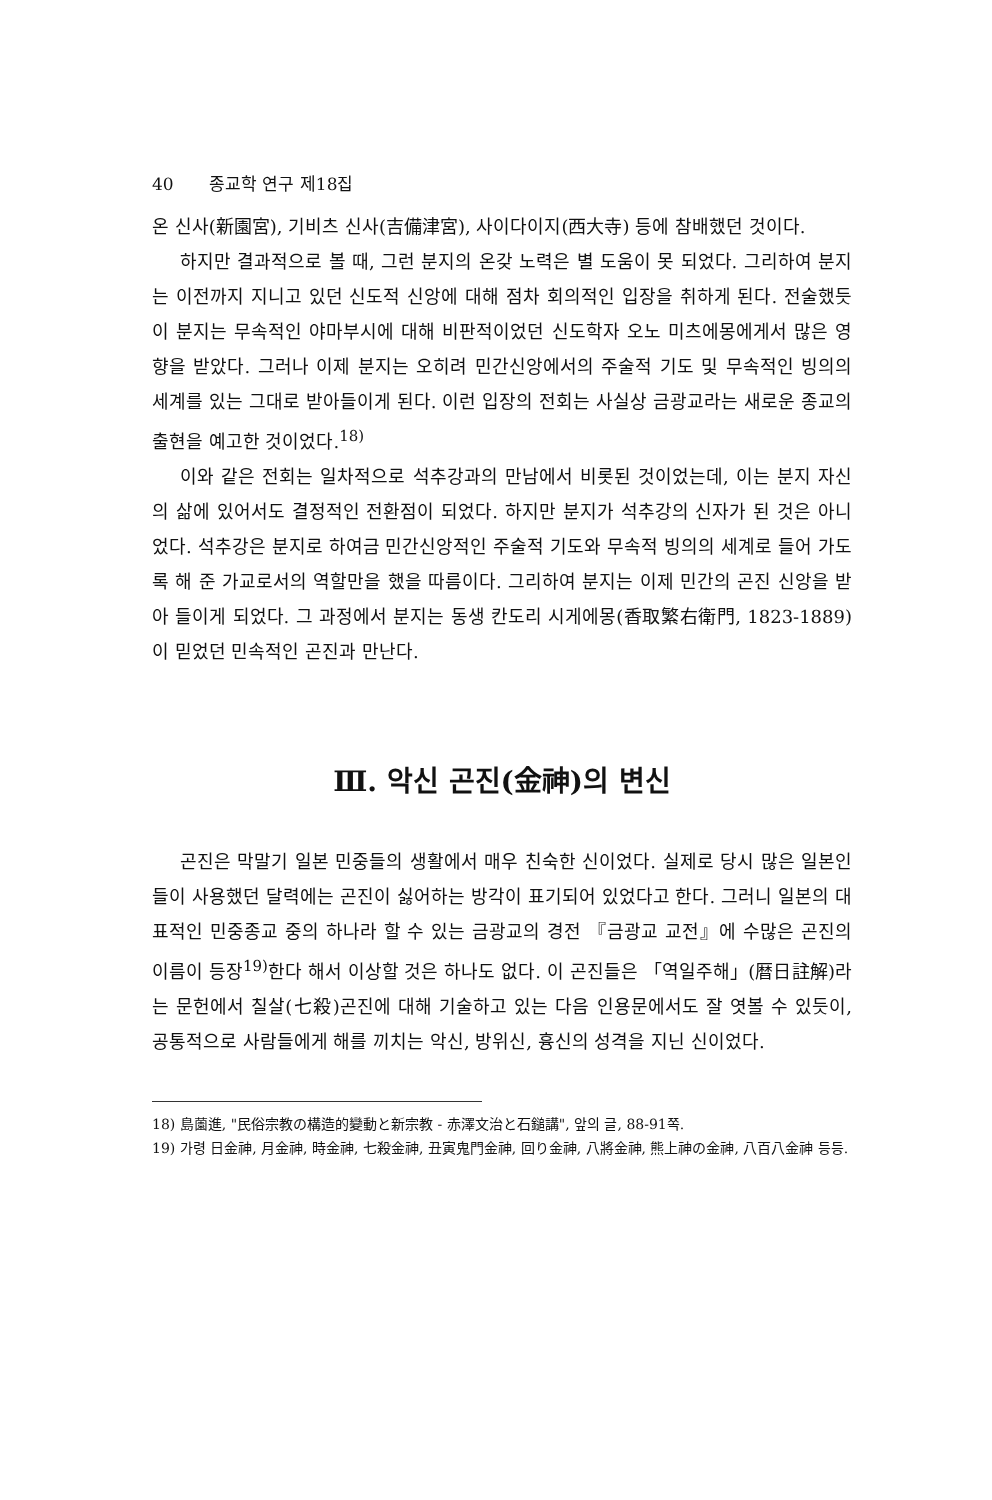40 종교학 연구 제18집
온 신사(新園宮), 기비츠 신사(吉備津宮), 사이다이지(西大寺) 등에 참배했던 것이다.
하지만 결과적으로 볼 때, 그런 분지의 온갖 노력은 별 도움이 못 되었다. 그리하여 분지는 이전까지 지니고 있던 신도적 신앙에 대해 점차 회의적인 입장을 취하게 된다. 전술했듯이 분지는 무속적인 야마부시에 대해 비판적이었던 신도학자 오노 미츠에몽에게서 많은 영향을 받았다. 그러나 이제 분지는 오히려 민간신앙에서의 주술적 기도 및 무속적인 빙의의 세계를 있는 그대로 받아들이게 된다. 이런 입장의 전회는 사실상 금광교라는 새로운 종교의 출현을 예고한 것이었다.<sup>18)</sup>
이와 같은 전회는 일차적으로 석추강과의 만남에서 비롯된 것이었는데, 이는 분지 자신의 삶에 있어서도 결정적인 전환점이 되었다. 하지만 분지가 석추강의 신자가 된 것은 아니었다. 석추강은 분지로 하여금 민간신앙적인 주술적 기도와 무속적 빙의의 세계로 들어 가도록 해 준 가교로서의 역할만을 했을 따름이다. 그리하여 분지는 이제 민간의 곤진 신앙을 받아 들이게 되었다. 그 과정에서 분지는 동생 칸도리 시게에몽(香取繁右衛門, 1823-1889)이 믿었던 민속적인 곤진과 만난다.
Ⅲ. 악신 곤진(金神)의 변신
곤진은 막말기 일본 민중들의 생활에서 매우 친숙한 신이었다. 실제로 당시 많은 일본인들이 사용했던 달력에는 곤진이 싫어하는 방각이 표기되어 있었다고 한다. 그러니 일본의 대표적인 민중종교 중의 하나라 할 수 있는 금광교의 경전 『금광교 교전』에 수많은 곤진의 이름이 등장<sup>19)</sup>한다 해서 이상할 것은 하나도 없다. 이 곤진들은 「역일주해」(暦日註解)라는 문헌에서 칠살(七殺)곤진에 대해 기술하고 있는 다음 인용문에서도 잘 엿볼 수 있듯이, 공통적으로 사람들에게 해를 끼치는 악신, 방위신, 흉신의 성격을 지닌 신이었다.
18) 島薗進, "民俗宗教の構造的變動と新宗教 - 赤澤文治と石鎚講", 앞의 글, 88-91쪽.
19) 가령 日金神, 月金神, 時金神, 七殺金神, 丑寅鬼門金神, 回り金神, 八將金神, 熊上神の金神, 八百八金神 등등.